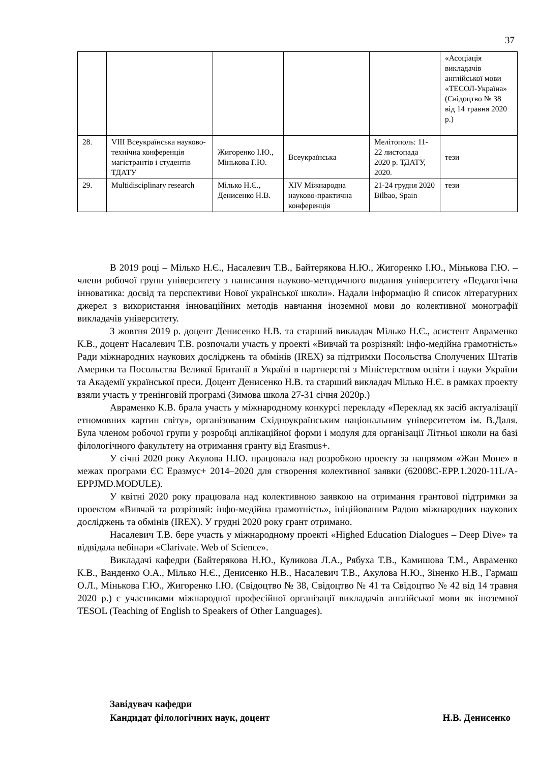37
| | | | | | «Асоціація викладачів англійської мови «ТЕСОЛ-Україна» (Свідоцтво № 38 від 14 травня 2020 р.) |
| 28. | VIII Всеукраїнська науково-технічна конференція магістрантів і студентів ТДАТУ | Жигоренко І.Ю., Мінькова Г.Ю. | Всеукраїнська | Мелітополь: 11-22 листопада 2020 р. ТДАТУ, 2020. | тези |
| 29. | Multidisciplinary research | Мілько Н.Є., Денисенко Н.В. | XIV Міжнародна науково-практична конференція | 21-24 грудня 2020 Bilbao, Spain | тези |
В 2019 році – Мілько Н.Є., Насалевич Т.В., Байтерякова Н.Ю., Жигоренко І.Ю., Мінькова Г.Ю. – члени робочої групи університету з написання науково-методичного видання університету «Педагогічна інноватика: досвід та перспективи Нової української школи». Надали інформацію й список літературних джерел з використання інноваційних методів навчання іноземної мови до колективної монографії викладачів університету.
З жовтня 2019 р. доцент Денисенко Н.В. та старший викладач Мілько Н.Є., асистент Авраменко К.В., доцент Насалевич Т.В. розпочали участь у проекті «Вивчай та розрізняй: інфо-медійна грамотність» Ради міжнародних наукових досліджень та обмінів (IREX) за підтримки Посольства Сполучених Штатів Америки та Посольства Великої Британії в Україні в партнерстві з Міністерством освіти і науки України та Академії української преси. Доцент Денисенко Н.В. та старший викладач Мілько Н.Є. в рамках проекту взяли участь у тренінговій програмі (Зимова школа 27-31 січня 2020р.)
Авраменко К.В. брала участь у міжнародному конкурсі перекладу «Переклад як засіб актуалізації етномовних картин світу», організованим Східноукраїнським національним університетом ім. В.Даля. Була членом робочої групи у розробці аплікаційної форми і модуля для організації Літньої школи на базі філологічного факультету на отримання гранту від Erasmus+.
У січні 2020 року Акулова Н.Ю. працювала над розробкою проекту за напрямом «Жан Моне» в межах програми ЄС Еразмус+ 2014–2020 для створення колективної заявки (62008C-EPP.1.2020-11L/A-EPPJMD.MODULE).
У квітні 2020 року працювала над колективною заявкою на отримання грантової підтримки за проектом «Вивчай та розрізняй: інфо-медійна грамотність», ініційованим Радою міжнародних наукових досліджень та обмінів (IREX). У грудні 2020 року грант отримано.
Насалевич Т.В. бере участь у міжнародному проекті «Highed Education Dialogues – Deep Dive» та відвідала вебінари «Clarivate. Web of Science».
Викладачі кафедри (Байтерякова Н.Ю., Куликова Л.А., Рябуха Т.В., Камишова Т.М., Авраменко К.В., Ванденко О.А., Мілько Н.Є., Денисенко Н.В., Насалевич Т.В., Акулова Н.Ю., Зіненко Н.В., Гармаш О.Л., Мінькова Г.Ю., Жигоренко І.Ю. (Свідоцтво № 38, Свідоцтво № 41 та Свідоцтво № 42 від 14 травня 2020 р.) є учасниками міжнародної професійної організації викладачів англійської мови як іноземної TESOL (Teaching of English to Speakers of Other Languages).
Завідувач кафедри
Кандидат філологічних наук, доцент Н.В. Денисенко